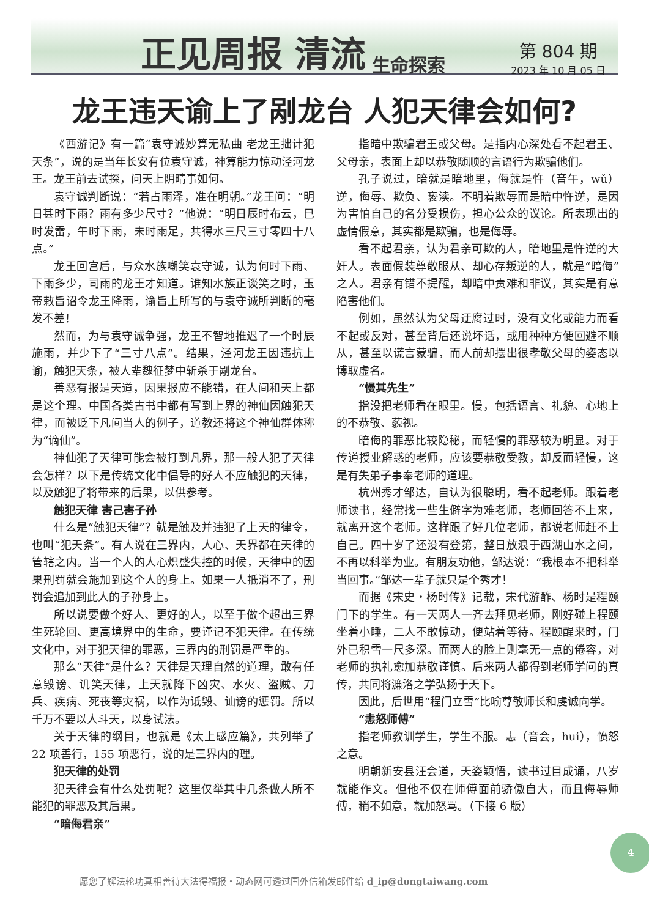正见周报 清流 生命探索
第 804 期
2023 年 10 月 05 日
龙王违天谕上了剐龙台 人犯天律会如何?
《西游记》有一篇“袁守诚妙算无私曲 老龙王拙计犯天条”，说的是当年长安有位袁守诚，神算能力惊动泾河龙王。龙王前去试探，问天上阴晴事如何。
袁守诚判断说：“若占雨泽，准在明朝。”龙王问：“明日甚时下雨？雨有多少尺寸？”他说：“明日辰时布云，巳时发雷，午时下雨，未时雨足，共得水三尺三寸零四十八点。”
龙王回宫后，与众水族嘲笑袁守诚，认为何时下雨、下雨多少，司雨的龙王才知道。谁知水族正谈笑之时，玉帝敕旨诏令龙王降雨，谕旨上所写的与袁守诚所判断的毫发不差！
然而，为与袁守诚争强，龙王不智地推迟了一个时辰施雨，并少下了“三寸八点”。结果，泾河龙王因违抗上谕，触犯天条，被人辈魏征梦中斩杀于剐龙台。
善恶有报是天道，因果报应不能错，在人间和天上都是这个理。中国各类古书中都有写到上界的神仙因触犯天律，而被贬下凡间当人的例子，道教还将这个神仙群体称为“谪仙”。
神仙犯了天律可能会被打到凡界，那一般人犯了天律会怎样？以下是传统文化中倡导的好人不应触犯的天律，以及触犯了将带来的后果，以供参考。
触犯天律 害己害子孙
什么是“触犯天律”？就是触及并违犯了上天的律令，也叫“犯天条”。有人说在三界内，人心、天界都在天律的管辖之内。当一个人的人心炽盛失控的时候，天律中的因果刑罚就会施加到这个人的身上。如果一人抵消不了，刑罚会追加到此人的子孙身上。
所以说要做个好人、更好的人，以至于做个超出三界生死轮回、更高境界中的生命，要谨记不犯天律。在传统文化中，对于犯天律的罪恶，三界内的刑罚是严重的。
那么“天律”是什么？天律是天理自然的道理，敢有任意毁谤、讥笑天律，上天就降下凶灾、水火、盗贼、刀兵、疾病、死丧等灾祸，以作为诋毁、讪谤的惩罚。所以千万不要以人斗天，以身试法。
关于天律的纲目，也就是《太上感应篇》，共列举了 22 项善行，155 项恶行，说的是三界内的理。
犯天律的处罚
犯天律会有什么处罚呢？这里仅举其中几条做人所不能犯的罪恶及其后果。
“暗侮君亲”
指暗中欺骗君王或父母。是指内心深处看不起君王、父母亲，表面上却以恭敬随顺的言语行为欺骗他们。
孔子说过，暗就是暗地里，侮就是忤（音午，wǔ）逆，侮辱、欺负、亵渎。不明着欺辱而是暗中忤逆，是因为害怕自己的名分受损伤，担心公众的议论。所表现出的虚情假意，其实都是欺骗，也是侮辱。
看不起君亲，认为君亲可欺的人，暗地里是忤逆的大奸人。表面假装尊敬服从、却心存叛逆的人，就是“暗侮”之人。君亲有错不提醒，却暗中责难和非议，其实是有意陷害他们。
例如，虽然认为父母迂腐过时，没有文化或能力而看不起或反对，甚至背后还说坏话，或用种种方便回避不顺从，甚至以谎言蒙骗，而人前却摆出很孝敬父母的姿态以博取虚名。
“慢其先生”
指没把老师看在眼里。慢，包括语言、礼貌、心地上的不恭敬、藐视。
暗侮的罪恶比较隐秘，而轻慢的罪恶较为明显。对于传道授业解惑的老师，应该要恭敬受教，却反而轻慢，这是有失弟子事奉老师的道理。
杭州秀才邹达，自认为很聪明，看不起老师。跟着老师读书，经常找一些生僻字为难老师，老师回答不上来，就离开这个老师。这样跟了好几位老师，都说老师赶不上自己。四十岁了还没有登第，整日放浪于西湖山水之间，不再以科举为业。有朋友劝他，邹达说：“我根本不把科举当回事。”邹达一辈子就只是个秀才！
而据《宋史・杨时传》记载，宋代游酢、杨时是程颐门下的学生。有一天两人一齐去拜见老师，刚好碰上程颐坐着小睡，二人不敢惊动，便站着等待。程颐醒来时，门外已积雪一尺多深。而两人的脸上则毫无一点的倦容，对老师的执礼愈加恭敬谨慎。后来两人都得到老师学问的真传，共同将濂洛之学弘扬于天下。
因此，后世用“程门立雪”比喻尊敬师长和虔诚向学。
“恚怒师傅”
指老师教训学生，学生不服。恚（音会，hui），愤怒之意。
明朝新安县汪会道，天姿颖悟，读书过目成诵，八岁就能作文。但他不仅在师傅面前骄傲自大，而且侮辱师傅，稍不如意，就加怒骂。（下接 6 版）
愿您了解法轮功真相善待大法得福报・动态网可透过国外信箱发邮件给 d_ip@dongtaiwang.com
4